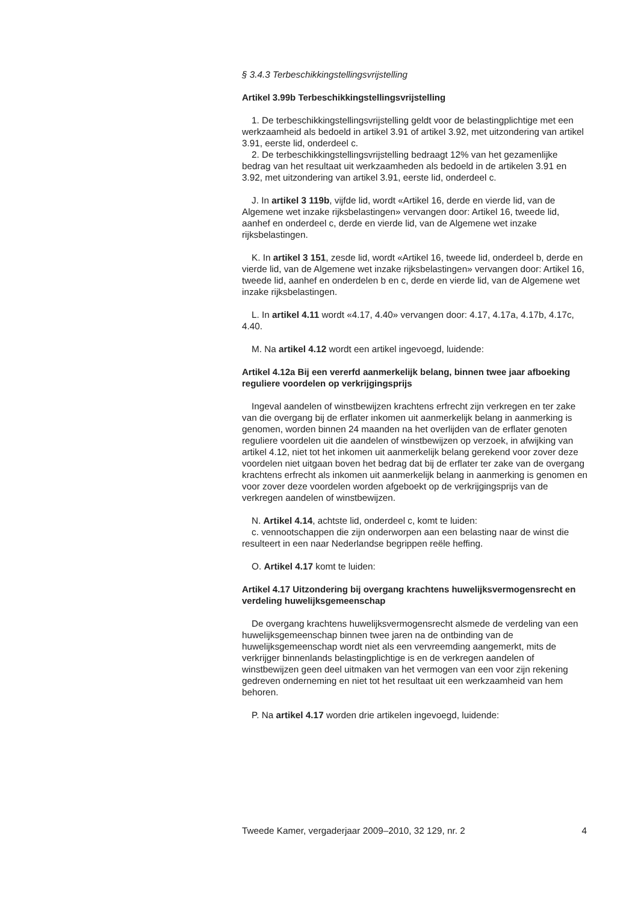§ 3.4.3 Terbeschikkingstellingsvrijstelling
Artikel 3.99b Terbeschikkingstellingsvrijstelling
1. De terbeschikkingstellingsvrijstelling geldt voor de belastingplichtige met een werkzaamheid als bedoeld in artikel 3.91 of artikel 3.92, met uitzondering van artikel 3.91, eerste lid, onderdeel c.
2. De terbeschikkingstellingsvrijstelling bedraagt 12% van het gezamenlijke bedrag van het resultaat uit werkzaamheden als bedoeld in de artikelen 3.91 en 3.92, met uitzondering van artikel 3.91, eerste lid, onderdeel c.
J. In artikel 3 119b, vijfde lid, wordt «Artikel 16, derde en vierde lid, van de Algemene wet inzake rijksbelastingen» vervangen door: Artikel 16, tweede lid, aanhef en onderdeel c, derde en vierde lid, van de Algemene wet inzake rijksbelastingen.
K. In artikel 3 151, zesde lid, wordt «Artikel 16, tweede lid, onderdeel b, derde en vierde lid, van de Algemene wet inzake rijksbelastingen» vervangen door: Artikel 16, tweede lid, aanhef en onderdelen b en c, derde en vierde lid, van de Algemene wet inzake rijksbelastingen.
L. In artikel 4.11 wordt «4.17, 4.40» vervangen door: 4.17, 4.17a, 4.17b, 4.17c, 4.40.
M. Na artikel 4.12 wordt een artikel ingevoegd, luidende:
Artikel 4.12a Bij een vererfd aanmerkelijk belang, binnen twee jaar afboeking reguliere voordelen op verkrijgingsprijs
Ingeval aandelen of winstbewijzen krachtens erfrecht zijn verkregen en ter zake van die overgang bij de erflater inkomen uit aanmerkelijk belang in aanmerking is genomen, worden binnen 24 maanden na het overlijden van de erflater genoten reguliere voordelen uit die aandelen of winstbewijzen op verzoek, in afwijking van artikel 4.12, niet tot het inkomen uit aanmerkelijk belang gerekend voor zover deze voordelen niet uitgaan boven het bedrag dat bij de erflater ter zake van de overgang krachtens erfrecht als inkomen uit aanmerkelijk belang in aanmerking is genomen en voor zover deze voordelen worden afgeboekt op de verkrijgingsprijs van de verkregen aandelen of winstbewijzen.
N. Artikel 4.14, achtste lid, onderdeel c, komt te luiden:
c. vennootschappen die zijn onderworpen aan een belasting naar de winst die resulteert in een naar Nederlandse begrippen reële heffing.
O. Artikel 4.17 komt te luiden:
Artikel 4.17 Uitzondering bij overgang krachtens huwelijksvermogensrecht en verdeling huwelijksgemeenschap
De overgang krachtens huwelijksvermogensrecht alsmede de verdeling van een huwelijksgemeenschap binnen twee jaren na de ontbinding van de huwelijksgemeenschap wordt niet als een vervreemding aangemerkt, mits de verkrijger binnenlands belastingplichtige is en de verkregen aandelen of winstbewijzen geen deel uitmaken van het vermogen van een voor zijn rekening gedreven onderneming en niet tot het resultaat uit een werkzaamheid van hem behoren.
P. Na artikel 4.17 worden drie artikelen ingevoegd, luidende:
Tweede Kamer, vergaderjaar 2009–2010, 32 129, nr. 2 4